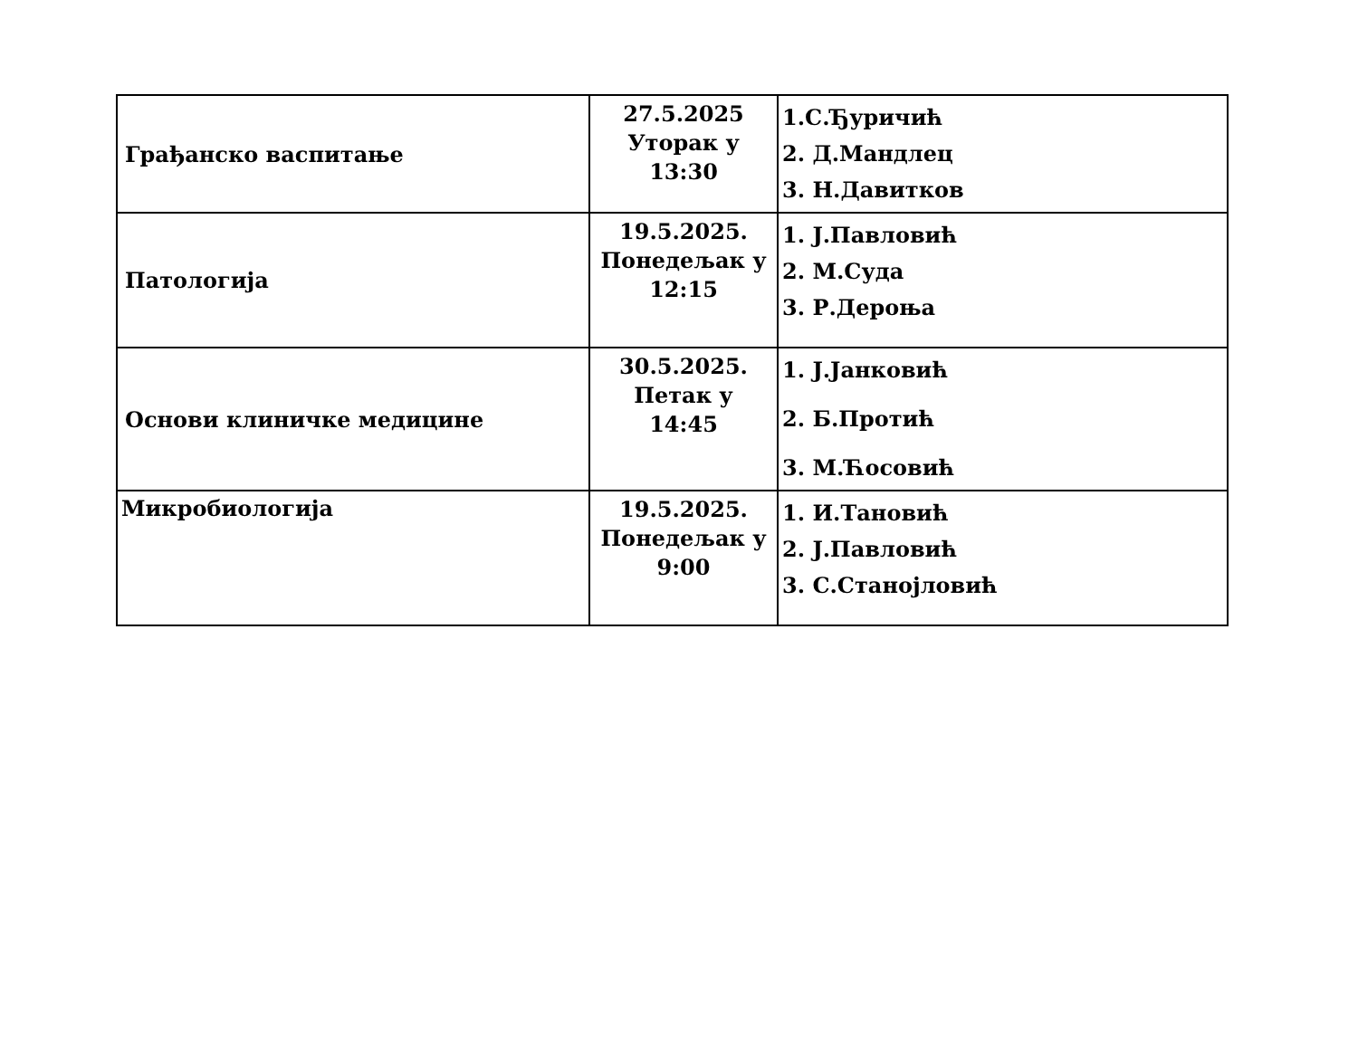| Грађанско васпитање | 27.5.2025 Уторак у 13:30 | 1.С.Ђуричић 2. Д.Мандлец 3. Н.Давитков |
| Патологија | 19.5.2025. Понедељак у 12:15 | 1. Ј.Павловић 2. М.Суда 3. Р.Дерoња |
| Основи клиничке медицине | 30.5.2025. Петак у 14:45 | 1. Ј.Јанковић 2. Б.Протић 3. М.Ћосовић |
| Микробиологија | 19.5.2025. Понедељак у 9:00 | 1. И.Тановић 2. Ј.Павловић 3. С.Станојловић |